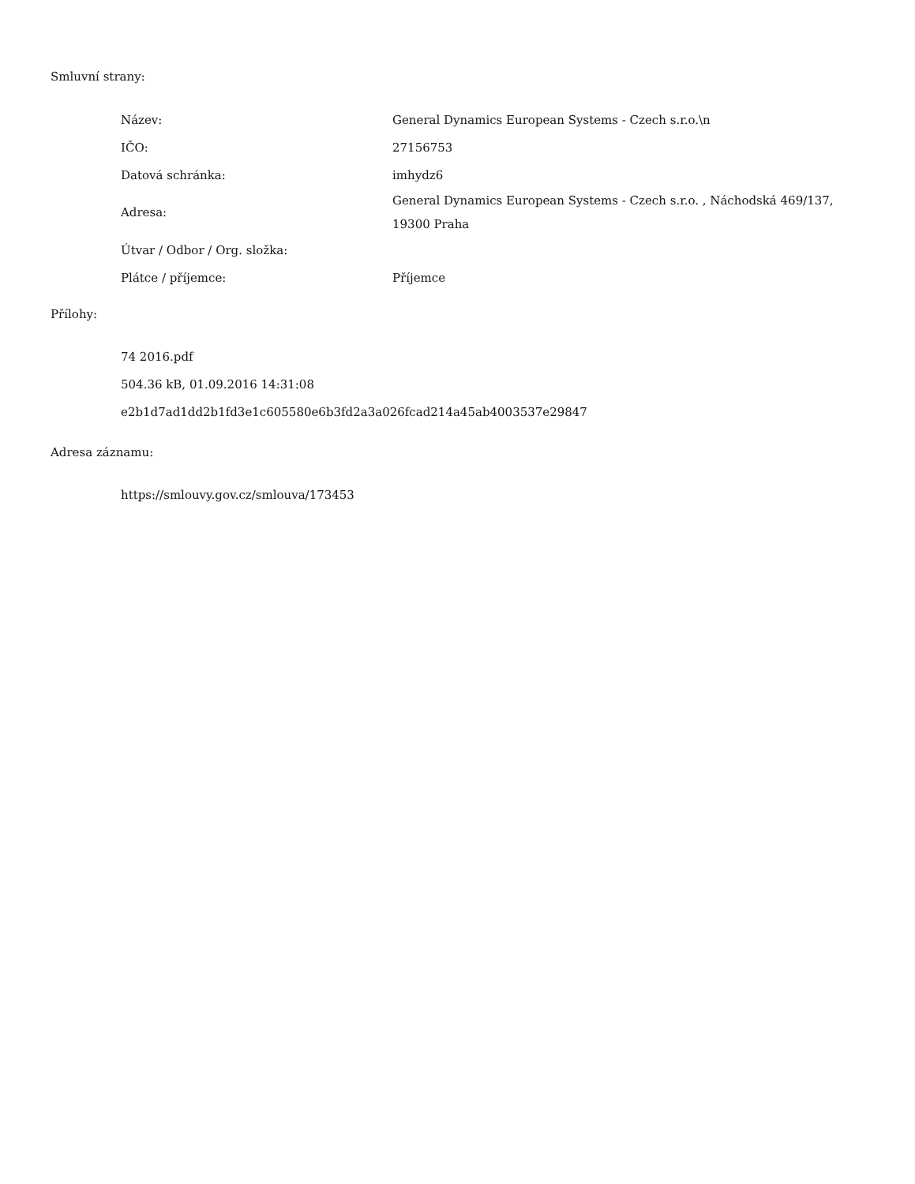Smluvní strany:
| Název: | General Dynamics European Systems - Czech s.r.o.\n |
| IČO: | 27156753 |
| Datová schránka: | imhydz6 |
| Adresa: | General Dynamics European Systems - Czech s.r.o. , Náchodská 469/137, 19300 Praha |
| Útvar / Odbor / Org. složka: | |
| Plátce / příjemce: | Příjemce |
Přílohy:
74 2016.pdf
504.36 kB, 01.09.2016 14:31:08
e2b1d7ad1dd2b1fd3e1c605580e6b3fd2a3a026fcad214a45ab4003537e29847
Adresa záznamu:
https://smlouvy.gov.cz/smlouva/173453